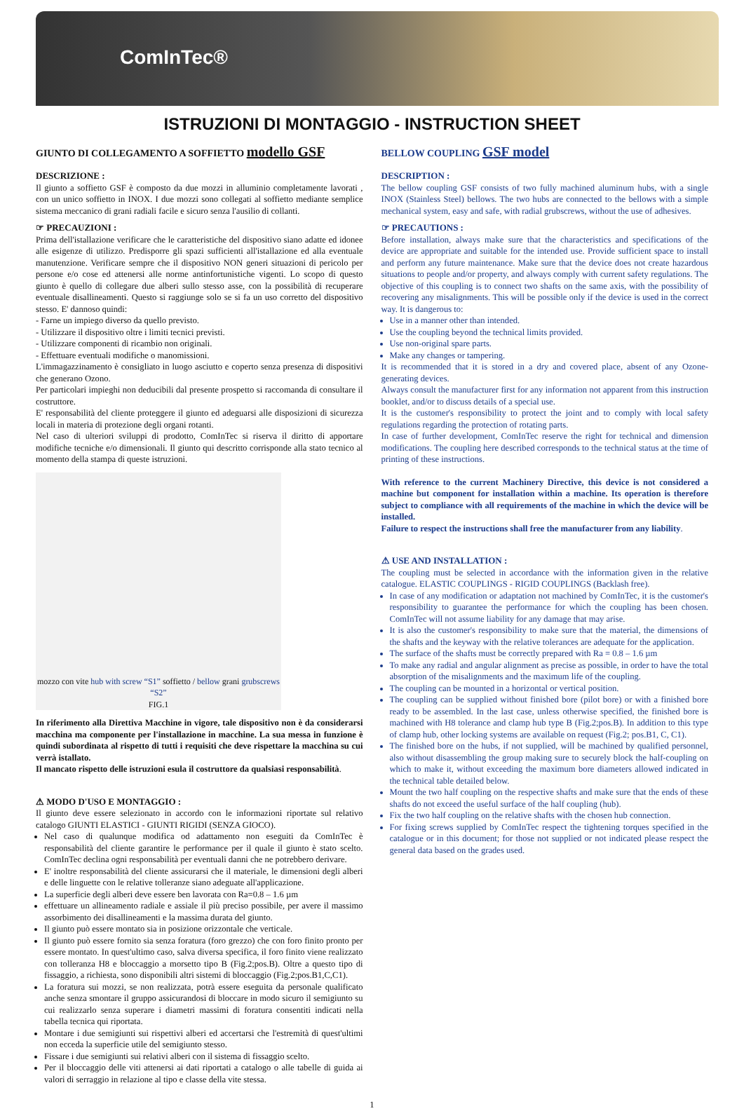ComInTec®
ISTRUZIONI DI MONTAGGIO - INSTRUCTION SHEET
GIUNTO DI COLLEGAMENTO A SOFFIETTO modello GSF
DESCRIZIONE :
Il giunto a soffietto GSF è composto da due mozzi in alluminio completamente lavorati , con un unico soffietto in INOX. I due mozzi sono collegati al soffietto mediante semplice sistema meccanico di grani radiali facile e sicuro senza l'ausilio di collanti.
☞ PRECAUZIONI :
Prima dell'istallazione verificare che le caratteristiche del dispositivo siano adatte ed idonee alle esigenze di utilizzo. Predisporre gli spazi sufficienti all'istallazione ed alla eventuale manutenzione. Verificare sempre che il dispositivo NON generi situazioni di pericolo per persone e/o cose ed attenersi alle norme antinfortunistiche vigenti. Lo scopo di questo giunto è quello di collegare due alberi sullo stesso asse, con la possibilità di recuperare eventuale disallineamenti. Questo si raggiunge solo se si fa un uso corretto del dispositivo stesso. E' dannoso quindi:
- Farne un impiego diverso da quello previsto.
- Utilizzare il dispositivo oltre i limiti tecnici previsti.
- Utilizzare componenti di ricambio non originali.
- Effettuare eventuali modifiche o manomissioni.
L'immagazzinamento è consigliato in luogo asciutto e coperto senza presenza di dispositivi che generano Ozono.
Per particolari impieghi non deducibili dal presente prospetto si raccomanda di consultare il costruttore.
E' responsabilità del cliente proteggere il giunto ed adeguarsi alle disposizioni di sicurezza locali in materia di protezione degli organi rotanti.
Nel caso di ulteriori sviluppi di prodotto, ComInTec si riserva il diritto di apportare modifiche tecniche e/o dimensionali. Il giunto qui descritto corrisponde alla stato tecnico al momento della stampa di queste istruzioni.
mozzo con vite hub with screw “S1” soffietto / bellow grani grubscrews “S2”
FIG.1
In riferimento alla Direttiva Macchine in vigore, tale dispositivo non è da considerarsi macchina ma componente per l'installazione in macchine. La sua messa in funzione è quindi subordinata al rispetto di tutti i requisiti che deve rispettare la macchina su cui verrà istallato.
Il mancato rispetto delle istruzioni esula il costruttore da qualsiasi responsabilità.
⚠ MODO D'USO E MONTAGGIO :
Il giunto deve essere selezionato in accordo con le informazioni riportate sul relativo catalogo GIUNTI ELASTICI - GIUNTI RIGIDI (SENZA GIOCO).
Nel caso di qualunque modifica od adattamento non eseguiti da ComInTec è responsabilità del cliente garantire le performance per il quale il giunto è stato scelto. ComInTec declina ogni responsabilità per eventuali danni che ne potrebbero derivare.
E' inoltre responsabilità del cliente assicurarsi che il materiale, le dimensioni degli alberi e delle linguette con le relative tolleranze siano adeguate all'applicazione.
La superficie degli alberi deve essere ben lavorata con Ra=0.8 – 1.6 µm
effettuare un allineamento radiale e assiale il più preciso possibile, per avere il massimo assorbimento dei disallineamenti e la massima durata del giunto.
Il giunto può essere montato sia in posizione orizzontale che verticale.
Il giunto può essere fornito sia senza foratura (foro grezzo) che con foro finito pronto per essere montato. In quest'ultimo caso, salva diversa specifica, il foro finito viene realizzato con tolleranza H8 e bloccaggio a morsetto tipo B (Fig.2;pos.B). Oltre a questo tipo di fissaggio, a richiesta, sono disponibili altri sistemi di bloccaggio (Fig.2;pos.B1,C,C1).
La foratura sui mozzi, se non realizzata, potrà essere eseguita da personale qualificato anche senza smontare il gruppo assicurandosi di bloccare in modo sicuro il semigiunto su cui realizzarlo senza superare i diametri massimi di foratura consentiti indicati nella tabella tecnica qui riportata.
Montare i due semigiunti sui rispettivi alberi ed accertarsi che l'estremità di quest'ultimi non ecceda la superficie utile del semigiunto stesso.
Fissare i due semigiunti sui relativi alberi con il sistema di fissaggio scelto.
Per il bloccaggio delle viti attenersi ai dati riportati a catalogo o alle tabelle di guida ai valori di serraggio in relazione al tipo e classe della vite stessa.
BELLOW COUPLING GSF model
DESCRIPTION :
The bellow coupling GSF consists of two fully machined aluminum hubs, with a single INOX (Stainless Steel) bellows. The two hubs are connected to the bellows with a simple mechanical system, easy and safe, with radial grubscrews, without the use of adhesives.
☞ PRECAUTIONS :
Before installation, always make sure that the characteristics and specifications of the device are appropriate and suitable for the intended use. Provide sufficient space to install and perform any future maintenance. Make sure that the device does not create hazardous situations to people and/or property, and always comply with current safety regulations. The objective of this coupling is to connect two shafts on the same axis, with the possibility of recovering any misalignments. This will be possible only if the device is used in the correct way. It is dangerous to:
Use in a manner other than intended.
Use the coupling beyond the technical limits provided.
Use non-original spare parts.
Make any changes or tampering.
It is recommended that it is stored in a dry and covered place, absent of any Ozone-generating devices.
Always consult the manufacturer first for any information not apparent from this instruction booklet, and/or to discuss details of a special use.
It is the customer's responsibility to protect the joint and to comply with local safety regulations regarding the protection of rotating parts.
In case of further development, ComInTec reserve the right for technical and dimension modifications. The coupling here described corresponds to the technical status at the time of printing of these instructions.
With reference to the current Machinery Directive, this device is not considered a machine but component for installation within a machine. Its operation is therefore subject to compliance with all requirements of the machine in which the device will be installed.
Failure to respect the instructions shall free the manufacturer from any liability.
⚠ USE AND INSTALLATION :
The coupling must be selected in accordance with the information given in the relative catalogue. ELASTIC COUPLINGS - RIGID COUPLINGS (Backlash free).
In case of any modification or adaptation not machined by ComInTec, it is the customer's responsibility to guarantee the performance for which the coupling has been chosen. ComInTec will not assume liability for any damage that may arise.
It is also the customer's responsibility to make sure that the material, the dimensions of the shafts and the keyway with the relative tolerances are adequate for the application.
The surface of the shafts must be correctly prepared with Ra = 0.8 – 1.6 µm
To make any radial and angular alignment as precise as possible, in order to have the total absorption of the misalignments and the maximum life of the coupling.
The coupling can be mounted in a horizontal or vertical position.
The coupling can be supplied without finished bore (pilot bore) or with a finished bore ready to be assembled. In the last case, unless otherwise specified, the finished bore is machined with H8 tolerance and clamp hub type B (Fig.2;pos.B). In addition to this type of clamp hub, other locking systems are available on request (Fig.2; pos.B1, C, C1).
The finished bore on the hubs, if not supplied, will be machined by qualified personnel, also without disassembling the group making sure to securely block the half-coupling on which to make it, without exceeding the maximum bore diameters allowed indicated in the technical table detailed below.
Mount the two half coupling on the respective shafts and make sure that the ends of these shafts do not exceed the useful surface of the half coupling (hub).
Fix the two half coupling on the relative shafts with the chosen hub connection.
For fixing screws supplied by ComInTec respect the tightening torques specified in the catalogue or in this document; for those not supplied or not indicated please respect the general data based on the grades used.
1